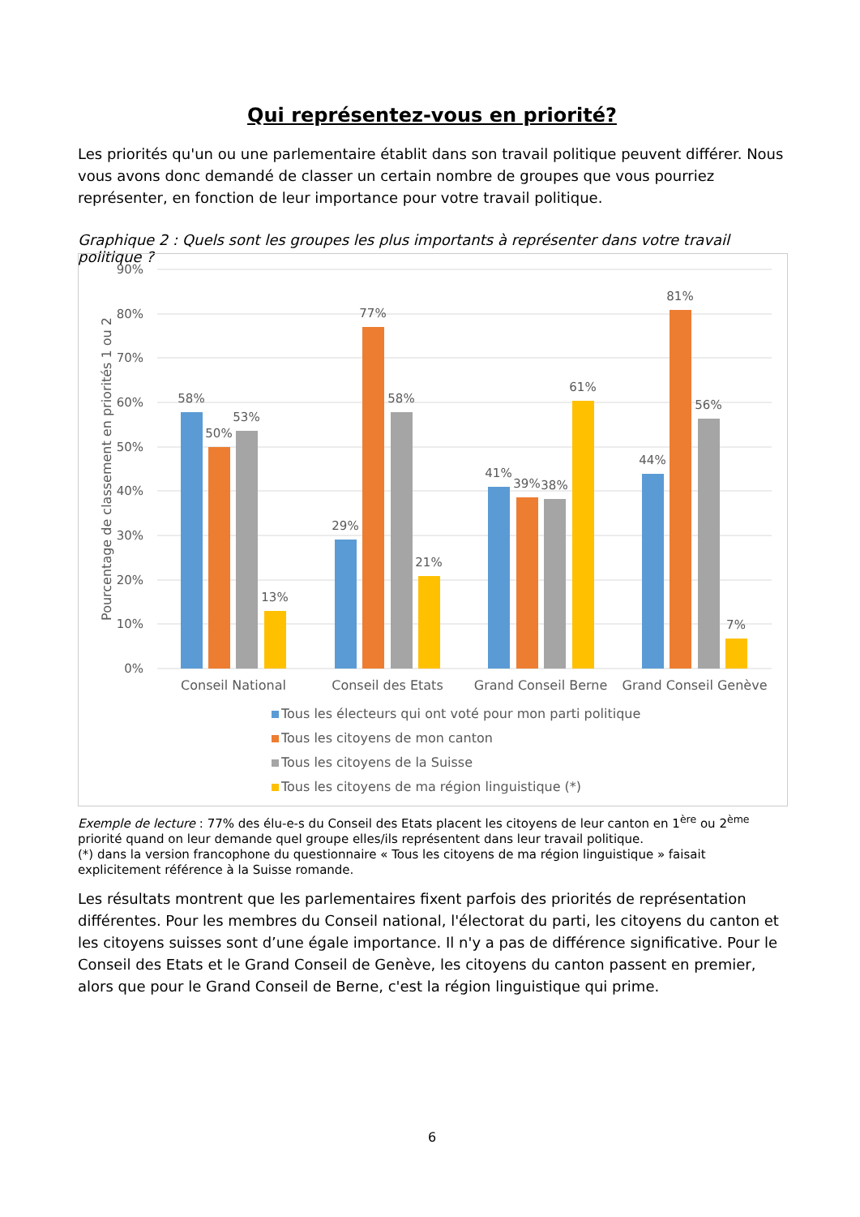Qui représentez-vous en priorité?
Les priorités qu'un ou une parlementaire établit dans son travail politique peuvent différer. Nous vous avons donc demandé de classer un certain nombre de groupes que vous pourriez représenter, en fonction de leur importance pour votre travail politique.
Graphique 2 : Quels sont les groupes les plus importants à représenter dans votre travail politique ?
90%
80%
70%
60%
50%
40%
30%
20%
10%
0%
Pourcentage de classement en priorités 1 ou 2
58%
50%
53%
13%
29%
77%
58%
21%
41%
39%
38%
61%
44%
81%
56%
7%
Conseil National
Conseil des Etats
Grand Conseil Berne
Grand Conseil Genève
Tous les électeurs qui ont voté pour mon parti politique
Tous les citoyens de mon canton
Tous les citoyens de la Suisse
Tous les citoyens de ma région linguistique (*)
Exemple de lecture : 77% des élu-e-s du Conseil des Etats placent les citoyens de leur canton en 1<sup>ère</sup> ou 2<sup>ème</sup> priorité quand on leur demande quel groupe elles/ils représentent dans leur travail politique.
(*) dans la version francophone du questionnaire « Tous les citoyens de ma région linguistique » faisait explicitement référence à la Suisse romande.
Les résultats montrent que les parlementaires fixent parfois des priorités de représentation différentes. Pour les membres du Conseil national, l'électorat du parti, les citoyens du canton et les citoyens suisses sont d’une égale importance. Il n'y a pas de différence significative. Pour le Conseil des Etats et le Grand Conseil de Genève, les citoyens du canton passent en premier, alors que pour le Grand Conseil de Berne, c'est la région linguistique qui prime.
6